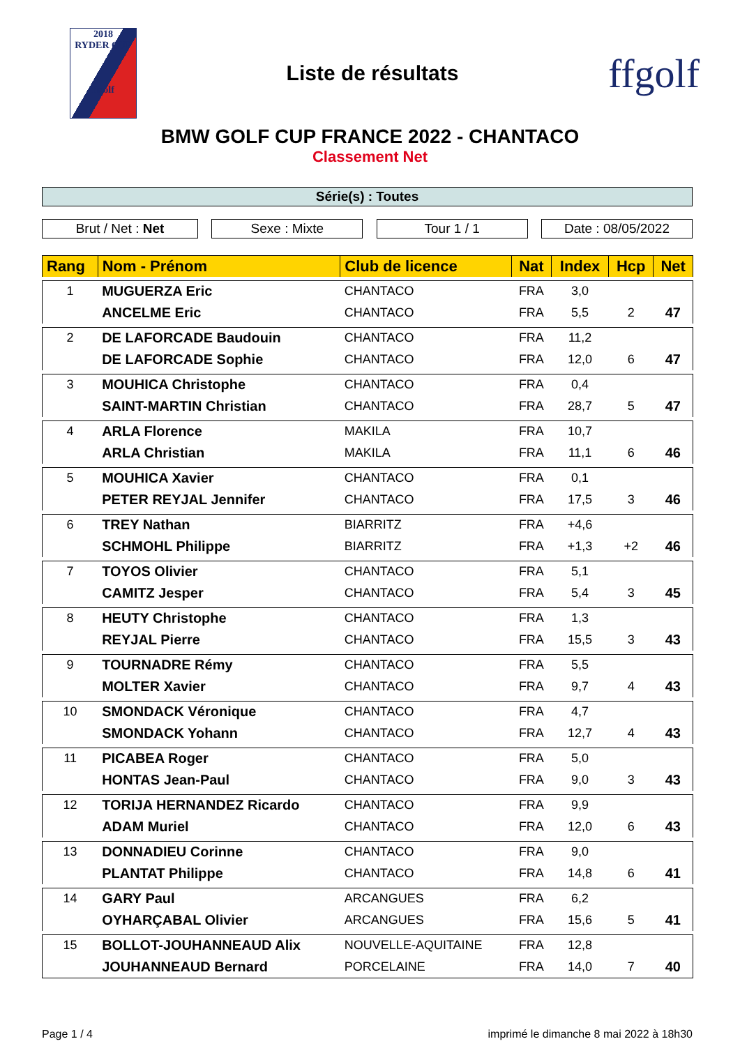2018
RYDER CUP
ffgolf
Liste de résultats
ffgolf
BMW GOLF CUP FRANCE 2022 - CHANTACO
Classement Net
Série(s) : Toutes
Brut / Net : Net Sexe : Mixte Tour 1 / 1 Date : 08/05/2022
| Rang | Nom - Prénom | Club de licence | Nat | Index | Hcp | Net |
| --- | --- | --- | --- | --- | --- | --- |
| 1 | MUGUERZA Eric | CHANTACO | FRA | 3,0 | | |
| | ANCELME Eric | CHANTACO | FRA | 5,5 | 2 | 47 |
| 2 | DE LAFORCADE Baudouin | CHANTACO | FRA | 11,2 | | |
| | DE LAFORCADE Sophie | CHANTACO | FRA | 12,0 | 6 | 47 |
| 3 | MOUHICA Christophe | CHANTACO | FRA | 0,4 | | |
| | SAINT-MARTIN Christian | CHANTACO | FRA | 28,7 | 5 | 47 |
| 4 | ARLA Florence | MAKILA | FRA | 10,7 | | |
| | ARLA Christian | MAKILA | FRA | 11,1 | 6 | 46 |
| 5 | MOUHICA Xavier | CHANTACO | FRA | 0,1 | | |
| | PETER REYJAL Jennifer | CHANTACO | FRA | 17,5 | 3 | 46 |
| 6 | TREY Nathan | BIARRITZ | FRA | +4,6 | | |
| | SCHMOHL Philippe | BIARRITZ | FRA | +1,3 | +2 | 46 |
| 7 | TOYOS Olivier | CHANTACO | FRA | 5,1 | | |
| | CAMITZ Jesper | CHANTACO | FRA | 5,4 | 3 | 45 |
| 8 | HEUTY Christophe | CHANTACO | FRA | 1,3 | | |
| | REYJAL Pierre | CHANTACO | FRA | 15,5 | 3 | 43 |
| 9 | TOURNADRE Rémy | CHANTACO | FRA | 5,5 | | |
| | MOLTER Xavier | CHANTACO | FRA | 9,7 | 4 | 43 |
| 10 | SMONDACK Véronique | CHANTACO | FRA | 4,7 | | |
| | SMONDACK Yohann | CHANTACO | FRA | 12,7 | 4 | 43 |
| 11 | PICABEA Roger | CHANTACO | FRA | 5,0 | | |
| | HONTAS Jean-Paul | CHANTACO | FRA | 9,0 | 3 | 43 |
| 12 | TORIJA HERNANDEZ Ricardo | CHANTACO | FRA | 9,9 | | |
| | ADAM Muriel | CHANTACO | FRA | 12,0 | 6 | 43 |
| 13 | DONNADIEU Corinne | CHANTACO | FRA | 9,0 | | |
| | PLANTAT Philippe | CHANTACO | FRA | 14,8 | 6 | 41 |
| 14 | GARY Paul | ARCANGUES | FRA | 6,2 | | |
| | OYHARÇABAL Olivier | ARCANGUES | FRA | 15,6 | 5 | 41 |
| 15 | BOLLOT-JOUHANNEAUD Alix | NOUVELLE-AQUITAINE | FRA | 12,8 | | |
| | JOUHANNEAUD Bernard | PORCELAINE | FRA | 14,0 | 7 | 40 |
Page 1 / 4 imprimé le dimanche 8 mai 2022 à 18h30